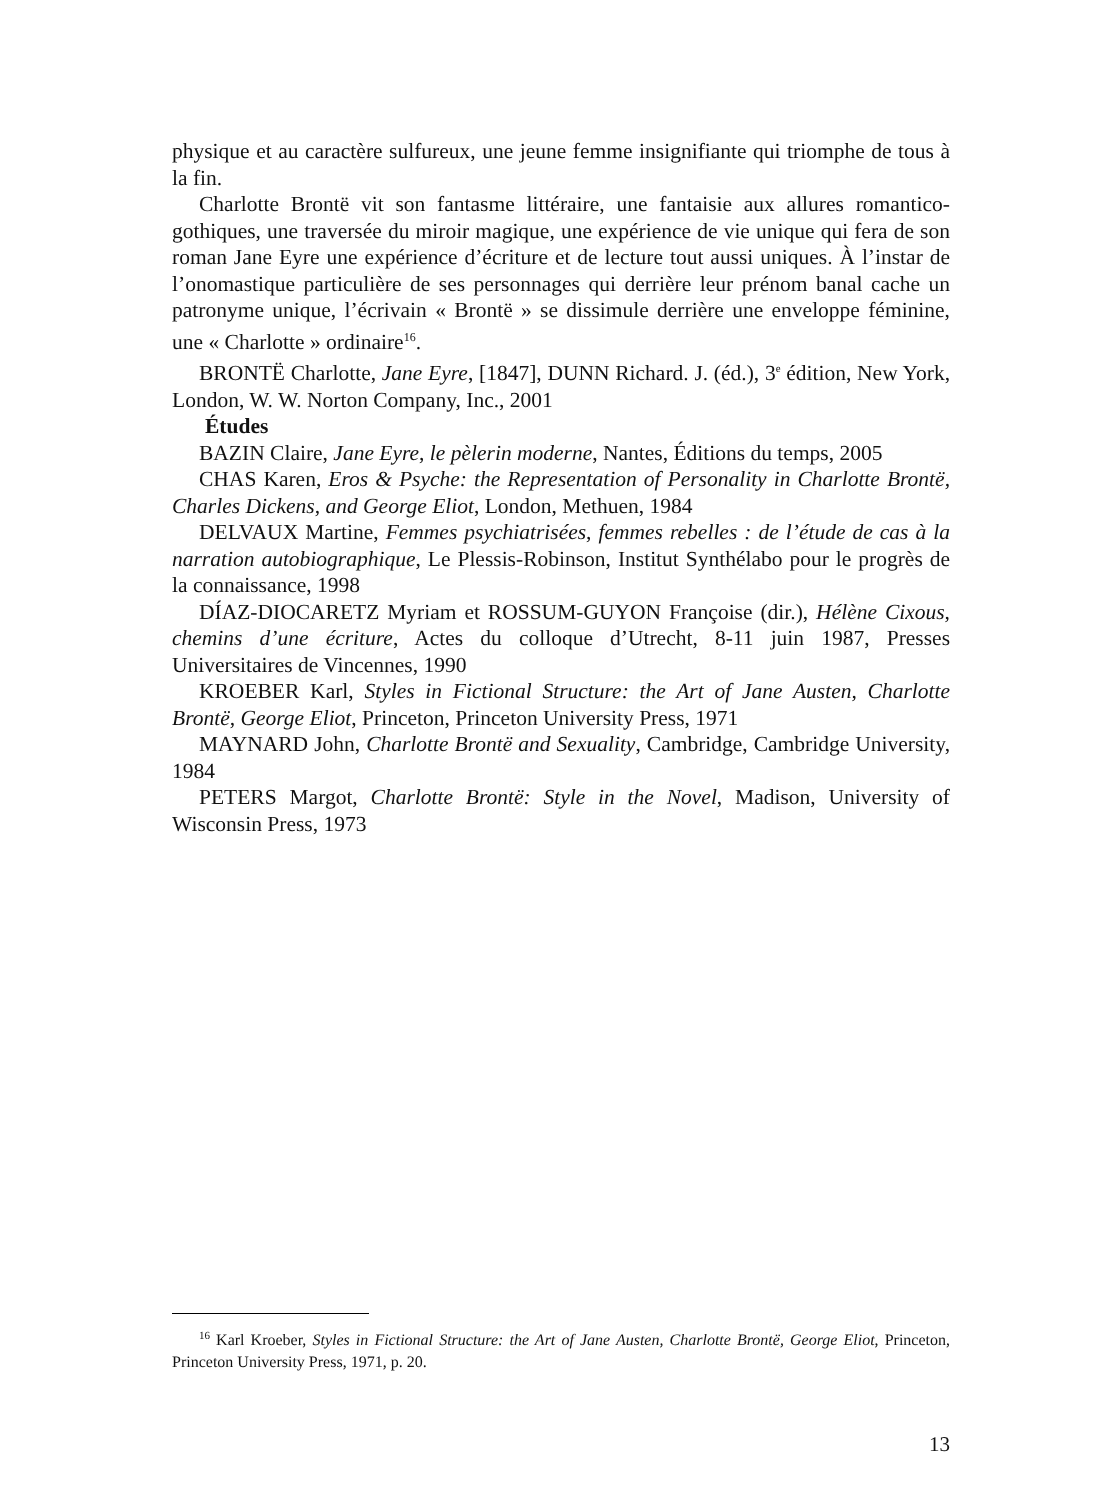physique et au caractère sulfureux, une jeune femme insignifiante qui triomphe de tous à la fin.
Charlotte Brontë vit son fantasme littéraire, une fantaisie aux allures romantico-gothiques, une traversée du miroir magique, une expérience de vie unique qui fera de son roman Jane Eyre une expérience d’écriture et de lecture tout aussi uniques. À l’instar de l’onomastique particulière de ses personnages qui derrière leur prénom banal cache un patronyme unique, l’écrivain « Brontë » se dissimule derrière une enveloppe féminine, une « Charlotte » ordinaire<sup>16</sup>.
BRONTË Charlotte, Jane Eyre, [1847], DUNN Richard. J. (éd.), 3<sup>e</sup> édition, New York, London, W. W. Norton Company, Inc., 2001
Études
BAZIN Claire, Jane Eyre, le pèlerin moderne, Nantes, Éditions du temps, 2005
CHAS Karen, Eros & Psyche: the Representation of Personality in Charlotte Brontë, Charles Dickens, and George Eliot, London, Methuen, 1984
DELVAUX Martine, Femmes psychiatrisées, femmes rebelles : de l’étude de cas à la narration autobiographique, Le Plessis-Robinson, Institut Synthélabo pour le progrès de la connaissance, 1998
DÍAZ-DIOCARETZ Myriam et ROSSUM-GUYON Françoise (dir.), Hélène Cixous, chemins d’une écriture, Actes du colloque d’Utrecht, 8-11 juin 1987, Presses Universitaires de Vincennes, 1990
KROEBER Karl, Styles in Fictional Structure: the Art of Jane Austen, Charlotte Brontë, George Eliot, Princeton, Princeton University Press, 1971
MAYNARD John, Charlotte Brontë and Sexuality, Cambridge, Cambridge University, 1984
PETERS Margot, Charlotte Brontë: Style in the Novel, Madison, University of Wisconsin Press, 1973
<sup>16</sup> Karl Kroeber, Styles in Fictional Structure: the Art of Jane Austen, Charlotte Brontë, George Eliot, Princeton, Princeton University Press, 1971, p. 20.
13